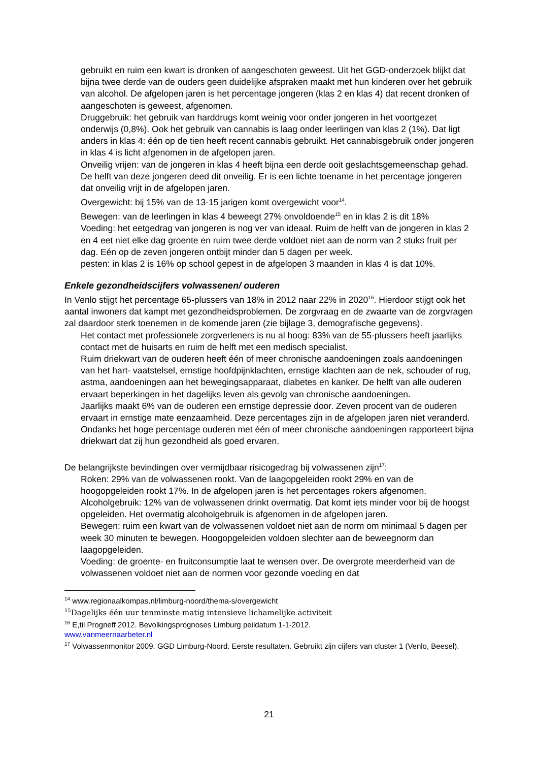gebruikt en ruim een kwart is dronken of aangeschoten geweest. Uit het GGD-onderzoek blijkt dat bijna twee derde van de ouders geen duidelijke afspraken maakt met hun kinderen over het gebruik van alcohol. De afgelopen jaren is het percentage jongeren (klas 2 en klas 4) dat recent dronken of aangeschoten is geweest, afgenomen.
Druggebruik: het gebruik van harddrugs komt weinig voor onder jongeren in het voortgezet onderwijs (0,8%). Ook het gebruik van cannabis is laag onder leerlingen van klas 2 (1%). Dat ligt anders in klas 4: één op de tien heeft recent cannabis gebruikt. Het cannabisgebruik onder jongeren in klas 4 is licht afgenomen in de afgelopen jaren.
Onveilig vrijen: van de jongeren in klas 4 heeft bijna een derde ooit geslachtsgemeenschap gehad. De helft van deze jongeren deed dit onveilig. Er is een lichte toename in het percentage jongeren dat onveilig vrijt in de afgelopen jaren.
Overgewicht: bij 15% van de 13-15 jarigen komt overgewicht voor<sup>14</sup>.
Bewegen: van de leerlingen in klas 4 beweegt 27% onvoldoende<sup>15</sup> en in klas 2 is dit 18%
Voeding: het eetgedrag van jongeren is nog ver van ideaal. Ruim de helft van de jongeren in klas 2 en 4 eet niet elke dag groente en ruim twee derde voldoet niet aan de norm van 2 stuks fruit per dag. Eén op de zeven jongeren ontbijt minder dan 5 dagen per week.
pesten: in klas 2 is 16% op school gepest in de afgelopen 3 maanden in klas 4 is dat 10%.
Enkele gezondheidscijfers volwassenen/ ouderen
In Venlo stijgt het percentage 65-plussers van 18% in 2012 naar 22% in 2020<sup>16</sup>. Hierdoor stijgt ook het aantal inwoners dat kampt met gezondheidsproblemen. De zorgvraag en de zwaarte van de zorgvragen zal daardoor sterk toenemen in de komende jaren (zie bijlage 3, demografische gegevens).
Het contact met professionele zorgverleners is nu al hoog: 83% van de 55-plussers heeft jaarlijks contact met de huisarts en ruim de helft met een medisch specialist.
Ruim driekwart van de ouderen heeft één of meer chronische aandoeningen zoals aandoeningen van het hart- vaatstelsel, ernstige hoofdpijnklachten, ernstige klachten aan de nek, schouder of rug, astma, aandoeningen aan het bewegingsapparaat, diabetes en kanker. De helft van alle ouderen ervaart beperkingen in het dagelijks leven als gevolg van chronische aandoeningen.
Jaarlijks maakt 6% van de ouderen een ernstige depressie door. Zeven procent van de ouderen ervaart in ernstige mate eenzaamheid. Deze percentages zijn in de afgelopen jaren niet veranderd.
Ondanks het hoge percentage ouderen met één of meer chronische aandoeningen rapporteert bijna driekwart dat zij hun gezondheid als goed ervaren.
De belangrijkste bevindingen over vermijdbaar risicogedrag bij volwassenen zijn<sup>17</sup>:
Roken: 29% van de volwassenen rookt. Van de laagopgeleiden rookt 29% en van de hoogopgeleiden rookt 17%. In de afgelopen jaren is het percentages rokers afgenomen.
Alcoholgebruik: 12% van de volwassenen drinkt overmatig. Dat komt iets minder voor bij de hoogst opgeleiden. Het overmatig alcoholgebruik is afgenomen in de afgelopen jaren.
Bewegen: ruim een kwart van de volwassenen voldoet niet aan de norm om minimaal 5 dagen per week 30 minuten te bewegen. Hoogopgeleiden voldoen slechter aan de beweegnorm dan laagopgeleiden.
Voeding: de groente- en fruitconsumptie laat te wensen over. De overgrote meerderheid van de volwassenen voldoet niet aan de normen voor gezonde voeding en dat
<sup>14</sup> www.regionaalkompas.nl/limburg-noord/thema-s/overgewicht
<sup>15</sup> Dagelijks één uur tenminste matig intensieve lichamelijke activiteit
<sup>16</sup> E,til Progneff 2012. Bevolkingsprognoses Limburg peildatum 1-1-2012.
www.vanmeernaarbeter.nl
<sup>17</sup> Volwassenmonitor 2009. GGD Limburg-Noord. Eerste resultaten. Gebruikt zijn cijfers van cluster 1 (Venlo, Beesel).
21